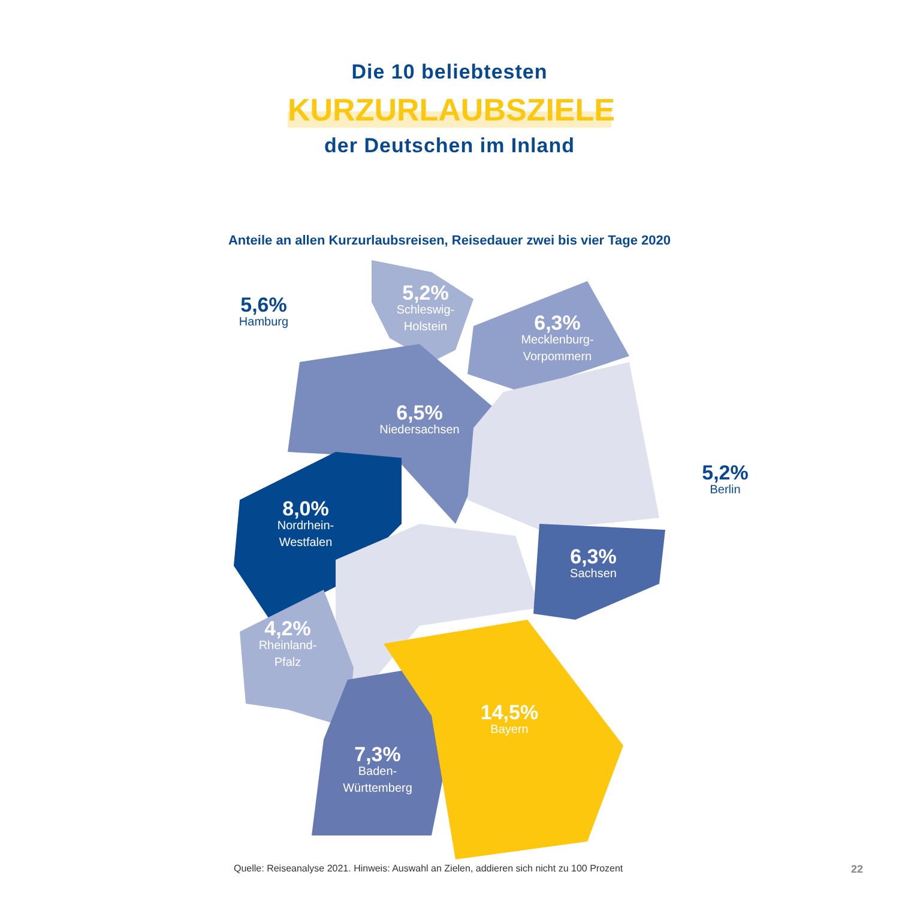Die 10 beliebtesten
KURZURLAUBSZIELE
der Deutschen im Inland
Anteile an allen Kurzurlaubsreisen, Reisedauer zwei bis vier Tage 2020
5,2%
Schleswig-
Holstein
5,6%
Hamburg
6,3%
Mecklenburg-
Vorpommern
6,5%
Niedersachsen
5,2%
Berlin
8,0%
Nordrhein-
Westfalen
6,3%
Sachsen
4,2%
Rheinland-
Pfalz
14,5%
Bayern
7,3%
Baden-
Württemberg
Quelle: Reiseanalyse 2021. Hinweis: Auswahl an Zielen, addieren sich nicht zu 100 Prozent
22